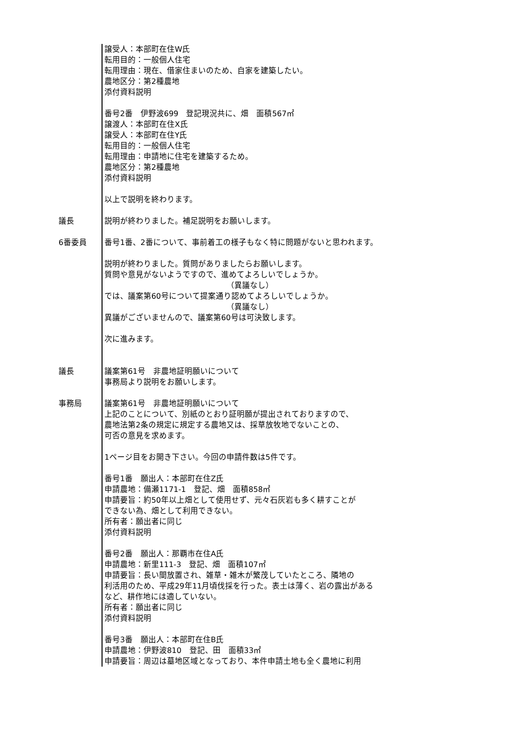譲受人：本部町在住W氏
転用目的：一般個人住宅
転用理由：現在、借家住まいのため、自家を建築したい。
農地区分：第2種農地
添付資料説明
番号2番　伊野波699　登記現況共に、畑　面積567㎡
譲渡人：本部町在住X氏
譲受人：本部町在住Y氏
転用目的：一般個人住宅
転用理由：申請地に住宅を建築するため。
農地区分：第2種農地
添付資料説明
以上で説明を終わります。
議長 説明が終わりました。補足説明をお願いします。
6番委員 番号1番、2番について、事前着工の様子もなく特に問題がないと思われます。
説明が終わりました。質問がありましたらお願いします。
質問や意見がないようですので、進めてよろしいでしょうか。
（異議なし）
では、議案第60号について提案通り認めてよろしいでしょうか。
（異議なし）
異議がございませんので、議案第60号は可決致します。
次に進みます。
議長 議案第61号　非農地証明願いについて
事務局より説明をお願いします。
事務局 議案第61号　非農地証明願いについて
上記のことについて、別紙のとおり証明願が提出されておりますので、
農地法第2条の規定に規定する農地又は、採草放牧地でないことの、
可否の意見を求めます。
1ページ目をお開き下さい。今回の申請件数は5件です。
番号1番　願出人：本部町在住Z氏
申請農地：備瀬1171-1　登記、畑　面積858㎡
申請要旨：約50年以上畑として使用せず、元々石灰岩も多く耕すことが
できない為、畑として利用できない。
所有者：願出者に同じ
添付資料説明
番号2番　願出人：那覇市在住A氏
申請農地：新里111-3　登記、畑　面積107㎡
申請要旨：長い間放置され、雑草・雑木が繁茂していたところ、隣地の
利活用のため、平成29年11月頃伐採を行った。表土は薄く、岩の露出がある
など、耕作地には適していない。
所有者：願出者に同じ
添付資料説明
番号3番　願出人：本部町在住B氏
申請農地：伊野波810　登記、田　面積33㎡
申請要旨：周辺は墓地区域となっており、本件申請土地も全く農地に利用